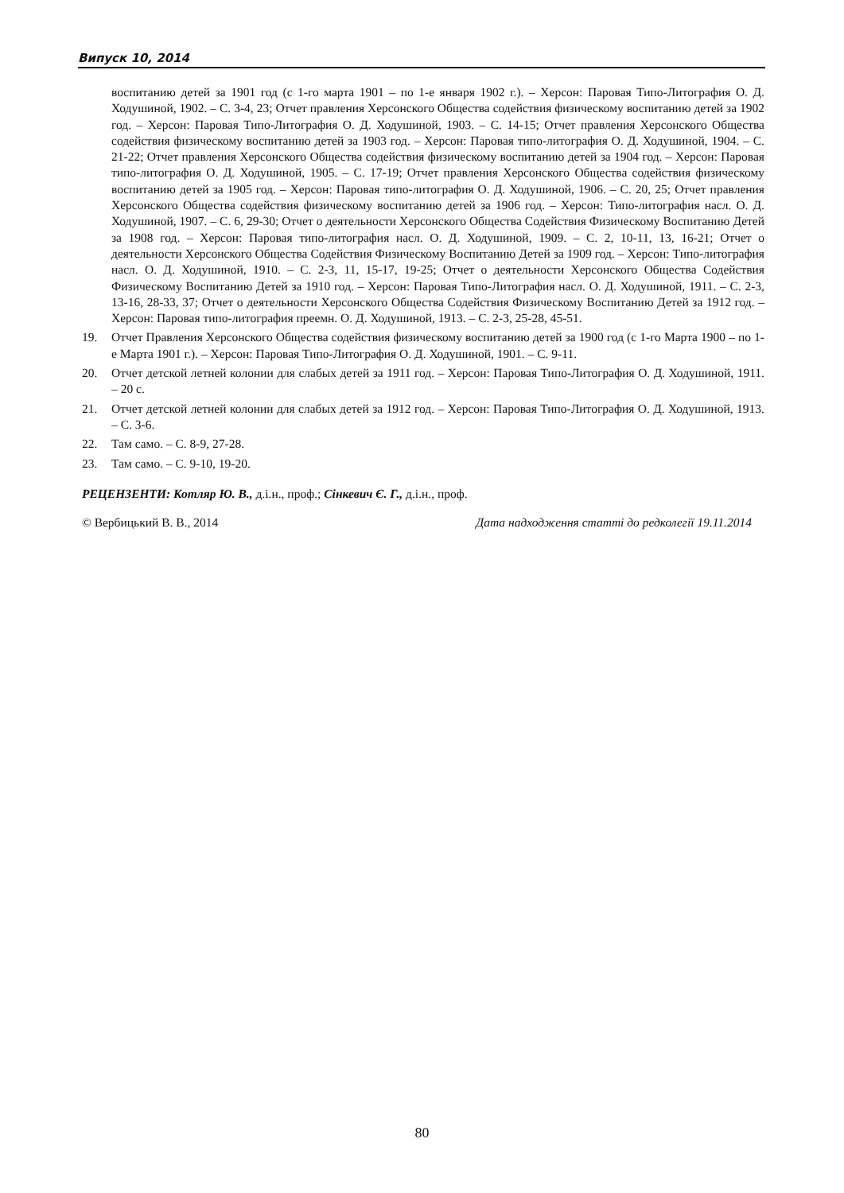Випуск 10, 2014
воспитанию детей за 1901 год (с 1-го марта 1901 – по 1-е января 1902 г.). – Херсон: Паровая Типо-Литография О. Д. Ходушиной, 1902. – С. 3-4, 23; Отчет правления Херсонского Общества содействия физическому воспитанию детей за 1902 год. – Херсон: Паровая Типо-Литография О. Д. Ходушиной, 1903. – С. 14-15; Отчет правления Херсонского Общества содействия физическому воспитанию детей за 1903 год. – Херсон: Паровая типо-литография О. Д. Ходушиной, 1904. – С. 21-22; Отчет правления Херсонского Общества содействия физическому воспитанию детей за 1904 год. – Херсон: Паровая типо-литография О. Д. Ходушиной, 1905. – С. 17-19; Отчет правления Херсонского Общества содействия физическому воспитанию детей за 1905 год. – Херсон: Паровая типо-литография О. Д. Ходушиной, 1906. – С. 20, 25; Отчет правления Херсонского Общества содействия физическому воспитанию детей за 1906 год. – Херсон: Типо-литография насл. О. Д. Ходушиной, 1907. – С. 6, 29-30; Отчет о деятельности Херсонского Общества Содействия Физическому Воспитанию Детей за 1908 год. – Херсон: Паровая типо-литография насл. О. Д. Ходушиной, 1909. – С. 2, 10-11, 13, 16-21; Отчет о деятельности Херсонского Общества Содействия Физическому Воспитанию Детей за 1909 год. – Херсон: Типо-литография насл. О. Д. Ходушиной, 1910. – С. 2-3, 11, 15-17, 19-25; Отчет о деятельности Херсонского Общества Содействия Физическому Воспитанию Детей за 1910 год. – Херсон: Паровая Типо-Литография насл. О. Д. Ходушиной, 1911. – С. 2-3, 13-16, 28-33, 37; Отчет о деятельности Херсонского Общества Содействия Физическому Воспитанию Детей за 1912 год. – Херсон: Паровая типо-литография преемн. О. Д. Ходушиной, 1913. – С. 2-3, 25-28, 45-51.
19. Отчет Правления Херсонского Общества содействия физическому воспитанию детей за 1900 год (с 1-го Марта 1900 – по 1-е Марта 1901 г.). – Херсон: Паровая Типо-Литография О. Д. Ходушиной, 1901. – С. 9-11.
20. Отчет детской летней колонии для слабых детей за 1911 год. – Херсон: Паровая Типо-Литография О. Д. Ходушиной, 1911. – 20 с.
21. Отчет детской летней колонии для слабых детей за 1912 год. – Херсон: Паровая Типо-Литография О. Д. Ходушиной, 1913. – С. 3-6.
22. Там само. – С. 8-9, 27-28.
23. Там само. – С. 9-10, 19-20.
РЕЦЕНЗЕНТИ: Котляр Ю. В., д.і.н., проф.; Сінкевич Є. Г., д.і.н., проф.
© Вербицький В. В., 2014 Дата надходження статті до редколегії 19.11.2014
80